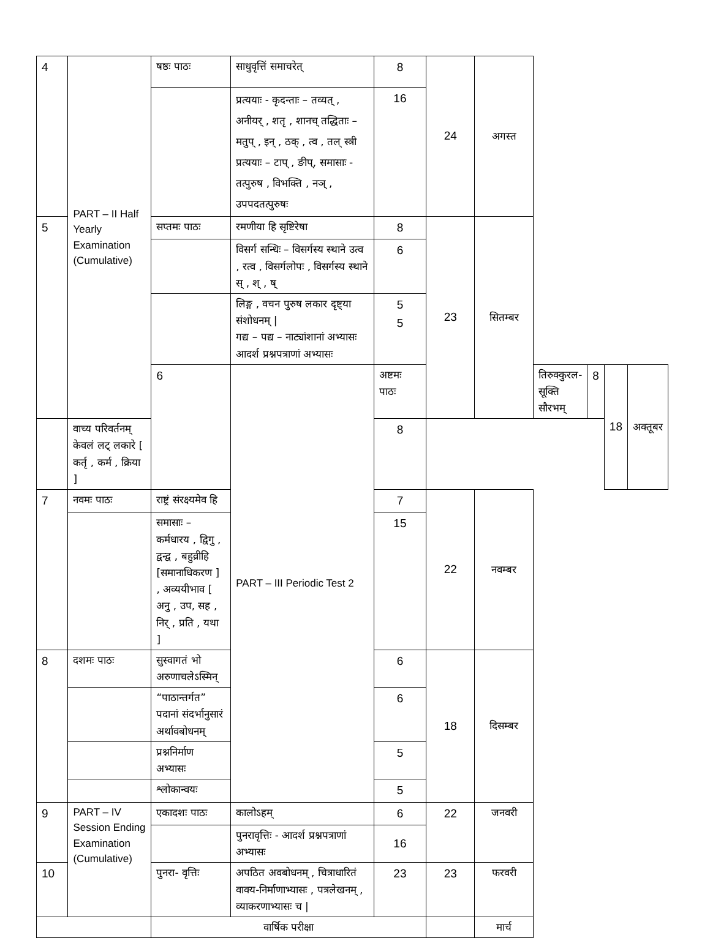| 4 | PART – II Half Yearly Examination (Cumulative) | षष्ठः पाठः | साधुवृत्तिं समाचरेत् | 8 | 24 | अगस्त | | | | |
| | | | प्रत्ययाः - कृदन्ताः – तव्यत् , अनीयर् , शतृ , शानच् तद्धिताः – मतुप् , इन् , ठक् , त्व , तल् स्त्री प्रत्ययाः – टाप् , ङीप्, समासाः - तत्पुरुष , विभक्ति , नञ् , उपपदतत्पुरुषः | 16 | | | | | | |
| 5 | | सप्तमः पाठः | रमणीया हि सृष्टिरेषा | 8 | 23 | सितम्बर | | | | |
| | | | विसर्ग सन्धिः – विसर्गस्य स्थाने उत्व , रत्व , विसर्गलोपः , विसर्गस्य स्थाने स् , श् , ष् | 6 | | | | | | |
| | | | लिङ्ग , वचन पुरुष लकार दृष्ट्या संशोधनम् / गद्य – पद्य – नाट्यांशानां अभ्यासः आदर्श प्रश्नपत्राणां अभ्यासः | 5 5 | | | | | | |
| | | 6 | PART – III Periodic Test 2 | अष्टमः पाठः | | | तिरुक्कुरल-सूक्ति सौरभम् | 8 | 18 | अक्तूबर |
| | वाच्य परिवर्तनम् केवलं लट् लकारे [ कर्तृ , कर्म , क्रिया ] | | | 8 | | | | | | |
| 7 | नवमः पाठः | राष्ट्रं संरक्ष्यमेव हि | | 7 | 22 | नवम्बर | | | | |
| | | समासाः – कर्मधारय , द्विगु , द्वन्द्व , बहुव्रीहि [समानाधिकरण ] , अव्ययीभाव [ अनु , उप, सह , निर् , प्रति , यथा ] | | 15 | | | | | | |
| 8 | दशमः पाठः | सुस्वागतं भो अरुणाचलेऽस्मिन् | | 6 | 18 | दिसम्बर | | | | |
| | | “पाठान्तर्गत” पदानां संदर्भानुसारं अर्थावबोधनम् | | 6 | | | | | | |
| | | प्रश्ननिर्माण अभ्यासः | | 5 | | | | | | |
| | | श्लोकान्वयः | | 5 | | | | | | |
| 9 | PART – IV Session Ending Examination (Cumulative) | एकादशः पाठः | कालोऽहम् | 6 | 22 | जनवरी | | | | |
| | | | पुनरावृत्तिः - आदर्श प्रश्नपत्राणां अभ्यासः | 16 | | | | | | |
| 10 | | पुनरा- वृत्तिः | अपठित अवबोधनम् , चित्राधारितं वाक्य-निर्माणाभ्यासः , पत्रलेखनम् , व्याकरणाभ्यासः च / | 23 | 23 | फरवरी | | | | |
| | | वार्षिक परीक्षा | | | | मार्च | | | | |